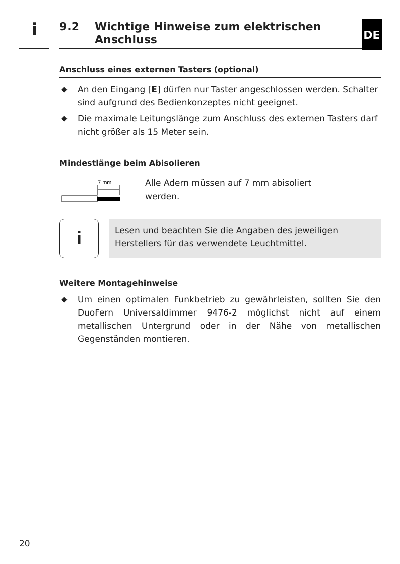i
9.2 Wichtige Hinweise zum elektrischen
Anschluss
DE
Anschluss eines externen Tasters (optional)
◆ An den Eingang [E] dürfen nur Taster angeschlossen werden. Schalter sind aufgrund des Bedienkonzeptes nicht geeignet.
◆ Die maximale Leitungslänge zum Anschluss des externen Tasters darf nicht größer als 15 Meter sein.
Mindestlänge beim Abisolieren
7 mm
Alle Adern müssen auf 7 mm abisoliert
werden.
i
Lesen und beachten Sie die Angaben des jeweiligen Herstellers für das verwendete Leuchtmittel.
Weitere Montagehinweise
◆ Um einen optimalen Funkbetrieb zu gewährleisten, sollten Sie den DuoFern Universaldimmer 9476-2 möglichst nicht auf einem metallischen Untergrund oder in der Nähe von metallischen Gegenständen montieren.
20